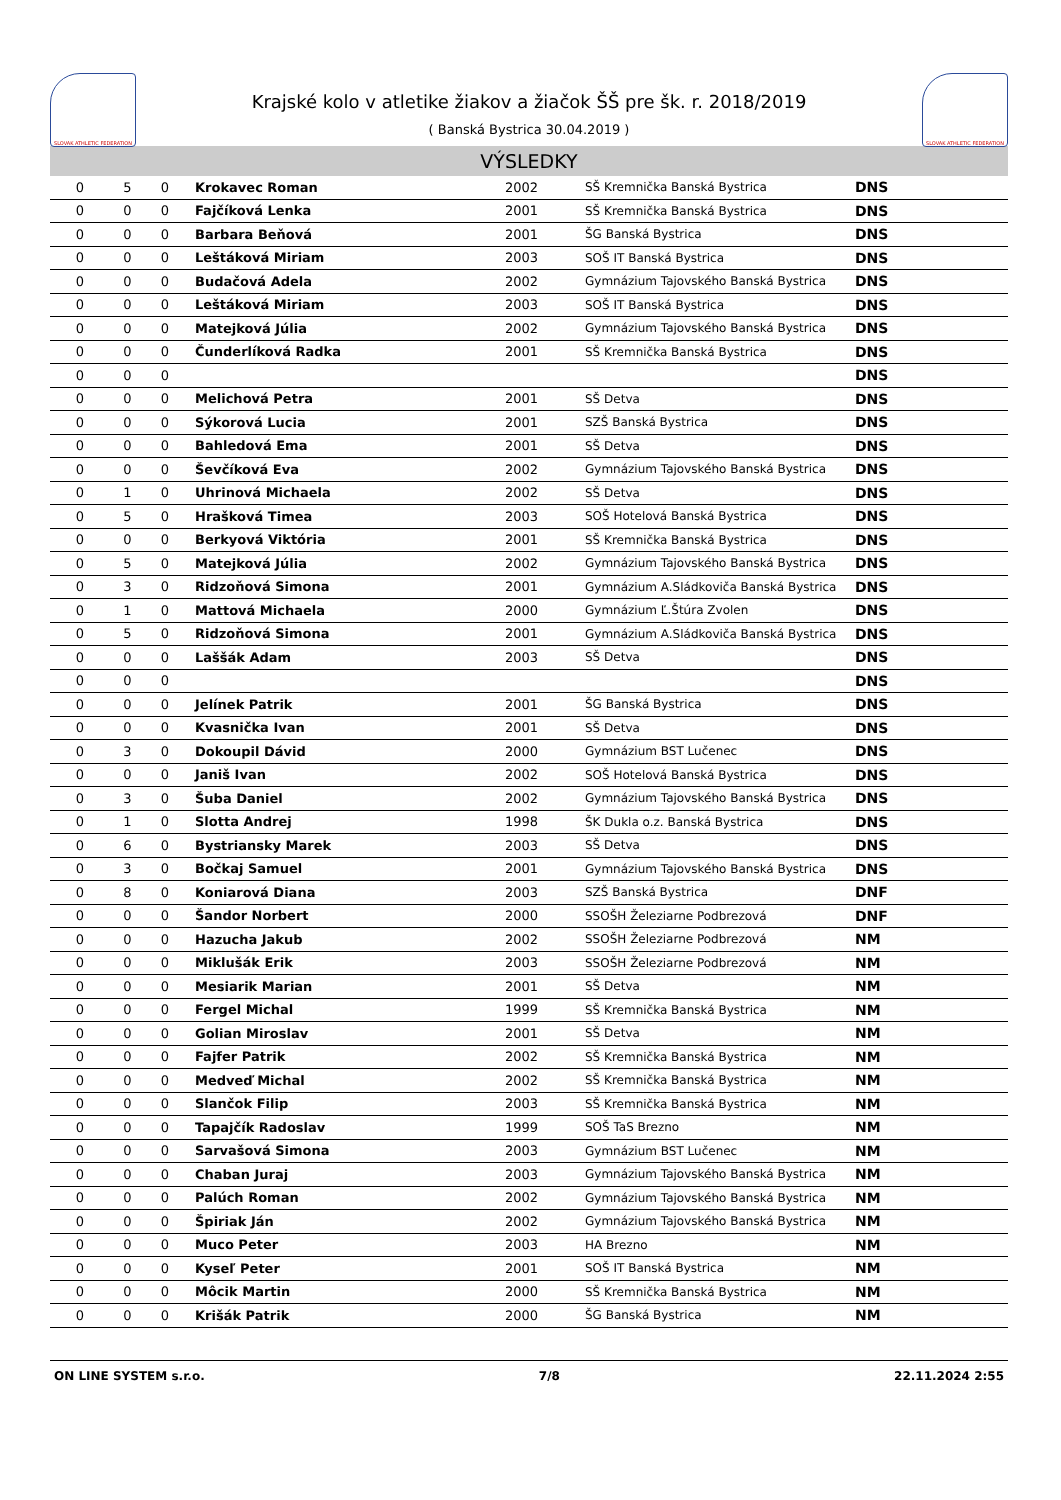SLOVAK ATHLETIC FEDERATION
Krajské kolo v atletike žiakov a žiačok ŠŠ pre šk. r. 2018/2019
( Banská Bystrica 30.04.2019 )
SLOVAK ATHLETIC FEDERATION
VÝSLEDKY
| 0 | 5 | 0 | Krokavec Roman | 2002 | SŠ Kremnička Banská Bystrica | DNS | |
| 0 | 0 | 0 | Fajčíková Lenka | 2001 | SŠ Kremnička Banská Bystrica | DNS | |
| 0 | 0 | 0 | Barbara Beňová | 2001 | ŠG Banská Bystrica | DNS | |
| 0 | 0 | 0 | Leštáková Miriam | 2003 | SOŠ IT Banská Bystrica | DNS | |
| 0 | 0 | 0 | Budačová Adela | 2002 | Gymnázium Tajovského Banská Bystrica | DNS | |
| 0 | 0 | 0 | Leštáková Miriam | 2003 | SOŠ IT Banská Bystrica | DNS | |
| 0 | 0 | 0 | Matejková Júlia | 2002 | Gymnázium Tajovského Banská Bystrica | DNS | |
| 0 | 0 | 0 | Čunderlíková Radka | 2001 | SŠ Kremnička Banská Bystrica | DNS | |
| 0 | 0 | 0 | | | | DNS | |
| 0 | 0 | 0 | Melichová Petra | 2001 | SŠ Detva | DNS | |
| 0 | 0 | 0 | Sýkorová Lucia | 2001 | SZŠ Banská Bystrica | DNS | |
| 0 | 0 | 0 | Bahledová Ema | 2001 | SŠ Detva | DNS | |
| 0 | 0 | 0 | Ševčíková Eva | 2002 | Gymnázium Tajovského Banská Bystrica | DNS | |
| 0 | 1 | 0 | Uhrinová Michaela | 2002 | SŠ Detva | DNS | |
| 0 | 5 | 0 | Hrašková Timea | 2003 | SOŠ Hotelová Banská Bystrica | DNS | |
| 0 | 0 | 0 | Berkyová Viktória | 2001 | SŠ Kremnička Banská Bystrica | DNS | |
| 0 | 5 | 0 | Matejková Júlia | 2002 | Gymnázium Tajovského Banská Bystrica | DNS | |
| 0 | 3 | 0 | Ridzoňová Simona | 2001 | Gymnázium A.Sládkoviča Banská Bystrica | DNS | |
| 0 | 1 | 0 | Mattová Michaela | 2000 | Gymnázium Ľ.Štúra Zvolen | DNS | |
| 0 | 5 | 0 | Ridzoňová Simona | 2001 | Gymnázium A.Sládkoviča Banská Bystrica | DNS | |
| 0 | 0 | 0 | Laššák Adam | 2003 | SŠ Detva | DNS | |
| 0 | 0 | 0 | | | | DNS | |
| 0 | 0 | 0 | Jelínek Patrik | 2001 | ŠG Banská Bystrica | DNS | |
| 0 | 0 | 0 | Kvasnička Ivan | 2001 | SŠ Detva | DNS | |
| 0 | 3 | 0 | Dokoupil Dávid | 2000 | Gymnázium BST Lučenec | DNS | |
| 0 | 0 | 0 | Janiš Ivan | 2002 | SOŠ Hotelová Banská Bystrica | DNS | |
| 0 | 3 | 0 | Šuba Daniel | 2002 | Gymnázium Tajovského Banská Bystrica | DNS | |
| 0 | 1 | 0 | Slotta Andrej | 1998 | ŠK Dukla o.z. Banská Bystrica | DNS | |
| 0 | 6 | 0 | Bystriansky Marek | 2003 | SŠ Detva | DNS | |
| 0 | 3 | 0 | Bočkaj Samuel | 2001 | Gymnázium Tajovského Banská Bystrica | DNS | |
| 0 | 8 | 0 | Koniarová Diana | 2003 | SZŠ Banská Bystrica | DNF | |
| 0 | 0 | 0 | Šandor Norbert | 2000 | SSOŠH Železiarne Podbrezová | DNF | |
| 0 | 0 | 0 | Hazucha Jakub | 2002 | SSOŠH Železiarne Podbrezová | NM | |
| 0 | 0 | 0 | Miklušák Erik | 2003 | SSOŠH Železiarne Podbrezová | NM | |
| 0 | 0 | 0 | Mesiarik Marian | 2001 | SŠ Detva | NM | |
| 0 | 0 | 0 | Fergel Michal | 1999 | SŠ Kremnička Banská Bystrica | NM | |
| 0 | 0 | 0 | Golian Miroslav | 2001 | SŠ Detva | NM | |
| 0 | 0 | 0 | Fajfer Patrik | 2002 | SŠ Kremnička Banská Bystrica | NM | |
| 0 | 0 | 0 | Medveď Michal | 2002 | SŠ Kremnička Banská Bystrica | NM | |
| 0 | 0 | 0 | Slančok Filip | 2003 | SŠ Kremnička Banská Bystrica | NM | |
| 0 | 0 | 0 | Tapajčík Radoslav | 1999 | SOŠ TaS Brezno | NM | |
| 0 | 0 | 0 | Sarvašová Simona | 2003 | Gymnázium BST Lučenec | NM | |
| 0 | 0 | 0 | Chaban Juraj | 2003 | Gymnázium Tajovského Banská Bystrica | NM | |
| 0 | 0 | 0 | Palúch Roman | 2002 | Gymnázium Tajovského Banská Bystrica | NM | |
| 0 | 0 | 0 | Špiriak Ján | 2002 | Gymnázium Tajovského Banská Bystrica | NM | |
| 0 | 0 | 0 | Muco Peter | 2003 | HA Brezno | NM | |
| 0 | 0 | 0 | Kyseľ Peter | 2001 | SOŠ IT Banská Bystrica | NM | |
| 0 | 0 | 0 | Môcik Martin | 2000 | SŠ Kremnička Banská Bystrica | NM | |
| 0 | 0 | 0 | Krišák Patrik | 2000 | ŠG Banská Bystrica | NM | |
ON LINE SYSTEM s.r.o. 7/8 22.11.2024 2:55